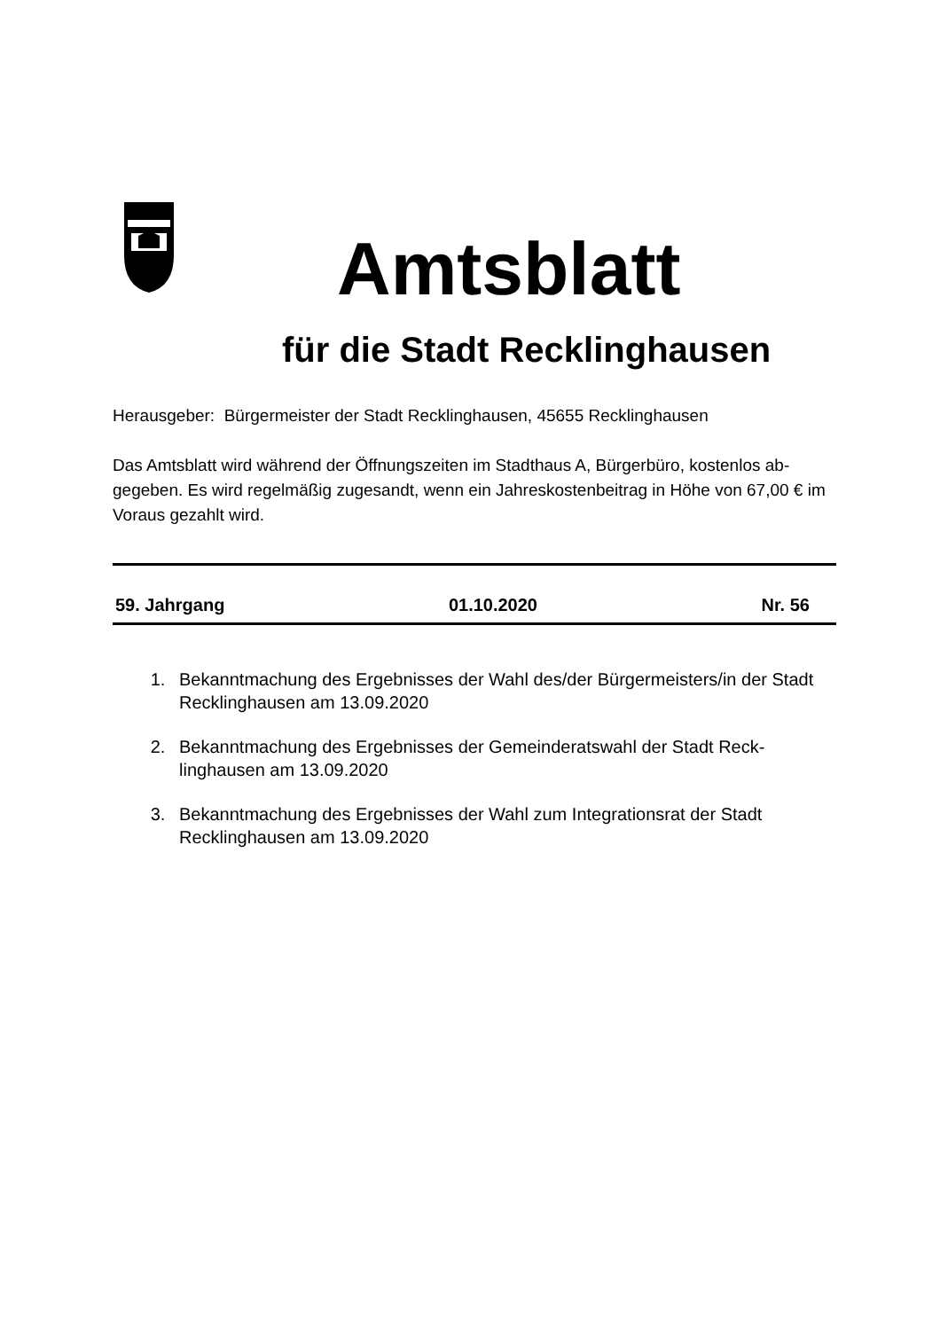Amtsblatt
für die Stadt Recklinghausen
Herausgeber: Bürgermeister der Stadt Recklinghausen, 45655 Recklinghausen
Das Amtsblatt wird während der Öffnungszeiten im Stadthaus A, Bürgerbüro, kostenlos ab-gegeben. Es wird regelmäßig zugesandt, wenn ein Jahreskostenbeitrag in Höhe von 67,00 € im Voraus gezahlt wird.
59. Jahrgang 01.10.2020 Nr. 56
1. Bekanntmachung des Ergebnisses der Wahl des/der Bürgermeisters/in der Stadt Recklinghausen am 13.09.2020
2. Bekanntmachung des Ergebnisses der Gemeinderatswahl der Stadt Reck-linghausen am 13.09.2020
3. Bekanntmachung des Ergebnisses der Wahl zum Integrationsrat der Stadt Recklinghausen am 13.09.2020